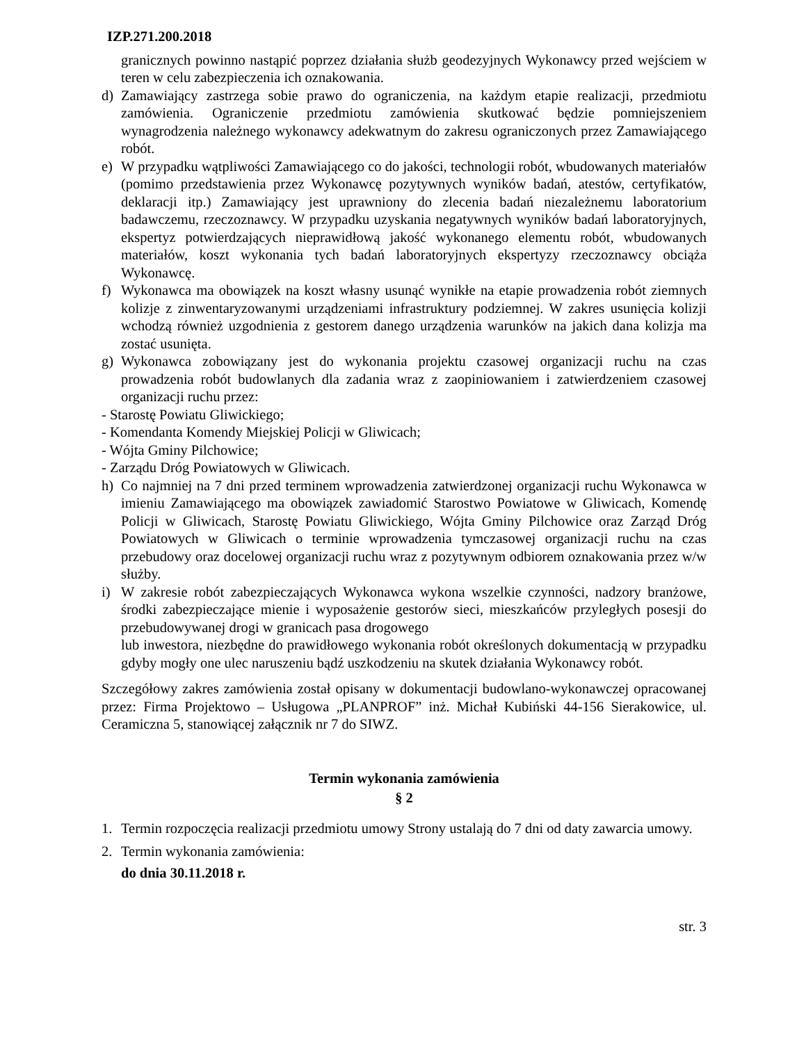IZP.271.200.2018
granicznych powinno nastąpić poprzez działania służb geodezyjnych Wykonawcy przed wejściem w teren w celu zabezpieczenia ich oznakowania.
d) Zamawiający zastrzega sobie prawo do ograniczenia, na każdym etapie realizacji, przedmiotu zamówienia. Ograniczenie przedmiotu zamówienia skutkować będzie pomniejszeniem wynagrodzenia należnego wykonawcy adekwatnym do zakresu ograniczonych przez Zamawiającego robót.
e) W przypadku wątpliwości Zamawiającego co do jakości, technologii robót, wbudowanych materiałów (pomimo przedstawienia przez Wykonawcę pozytywnych wyników badań, atestów, certyfikatów, deklaracji itp.) Zamawiający jest uprawniony do zlecenia badań niezależnemu laboratorium badawczemu, rzeczoznawcy. W przypadku uzyskania negatywnych wyników badań laboratoryjnych, ekspertyz potwierdzających nieprawidłową jakość wykonanego elementu robót, wbudowanych materiałów, koszt wykonania tych badań laboratoryjnych ekspertyzy rzeczoznawcy obciąża Wykonawcę.
f) Wykonawca ma obowiązek na koszt własny usunąć wynikłe na etapie prowadzenia robót ziemnych kolizje z zinwentaryzowanymi urządzeniami infrastruktury podziemnej. W zakres usunięcia kolizji wchodzą również uzgodnienia z gestorem danego urządzenia warunków na jakich dana kolizja ma zostać usunięta.
g) Wykonawca zobowiązany jest do wykonania projektu czasowej organizacji ruchu na czas prowadzenia robót budowlanych dla zadania wraz z zaopiniowaniem i zatwierdzeniem czasowej organizacji ruchu przez:
- Starostę Powiatu Gliwickiego;
- Komendanta Komendy Miejskiej Policji w Gliwicach;
- Wójta Gminy Pilchowice;
- Zarządu Dróg Powiatowych w Gliwicach.
h) Co najmniej na 7 dni przed terminem wprowadzenia zatwierdzonej organizacji ruchu Wykonawca w imieniu Zamawiającego ma obowiązek zawiadomić Starostwo Powiatowe w Gliwicach, Komendę Policji w Gliwicach, Starostę Powiatu Gliwickiego, Wójta Gminy Pilchowice oraz Zarząd Dróg Powiatowych w Gliwicach o terminie wprowadzenia tymczasowej organizacji ruchu na czas przebudowy oraz docelowej organizacji ruchu wraz z pozytywnym odbiorem oznakowania przez w/w służby.
i) W zakresie robót zabezpieczających Wykonawca wykona wszelkie czynności, nadzory branżowe, środki zabezpieczające mienie i wyposażenie gestorów sieci, mieszkańców przyległych posesji do przebudowywanej drogi w granicach pasa drogowego
lub inwestora, niezbędne do prawidłowego wykonania robót określonych dokumentacją w przypadku gdyby mogły one ulec naruszeniu bądź uszkodzeniu na skutek działania Wykonawcy robót.
Szczegółowy zakres zamówienia został opisany w dokumentacji budowlano-wykonawczej opracowanej przez: Firma Projektowo – Usługowa „PLANPROF” inż. Michał Kubiński 44-156 Sierakowice, ul. Ceramiczna 5, stanowiącej załącznik nr 7 do SIWZ.
Termin wykonania zamówienia
§ 2
1. Termin rozpoczęcia realizacji przedmiotu umowy Strony ustalają do 7 dni od daty zawarcia umowy.
2. Termin wykonania zamówienia:
do dnia 30.11.2018 r.
str. 3